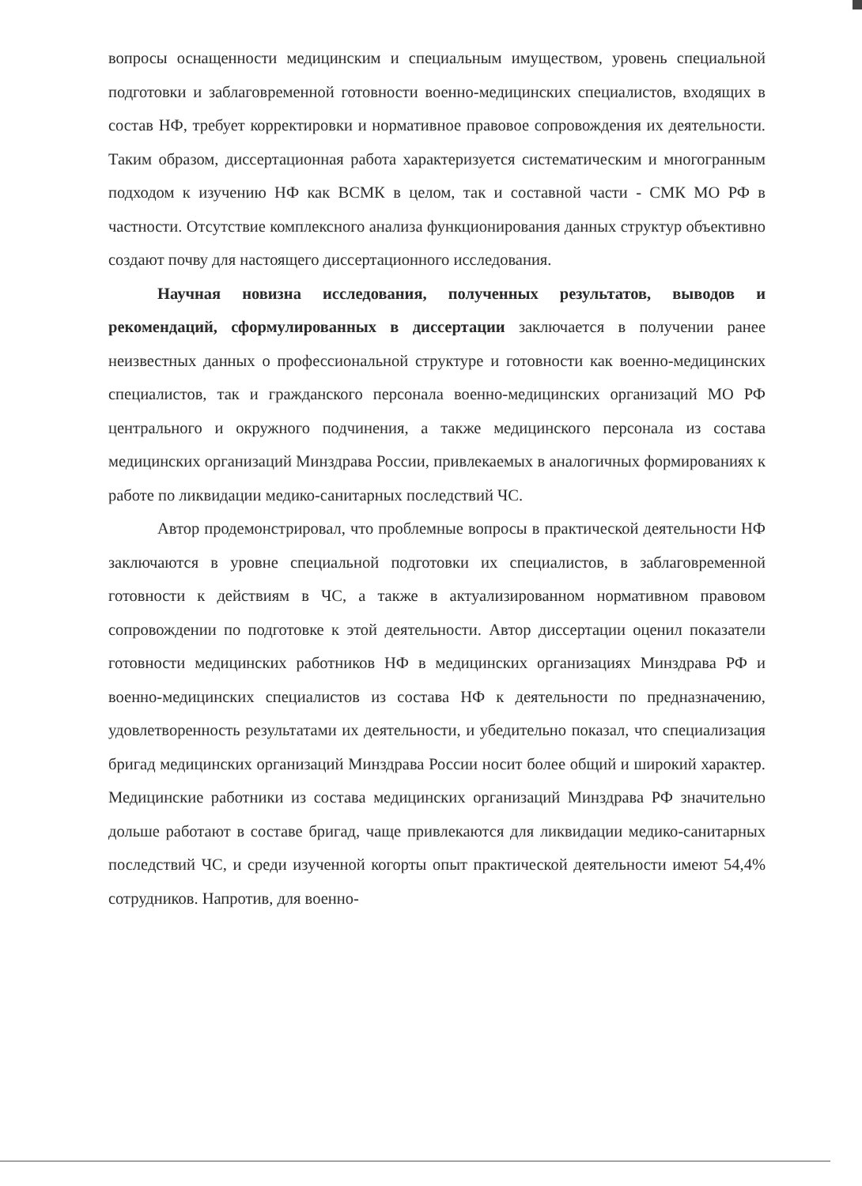вопросы оснащенности медицинским и специальным имуществом, уровень специальной подготовки и заблаговременной готовности военно-медицинских специалистов, входящих в состав НФ, требует корректировки и нормативное правовое сопровождения их деятельности. Таким образом, диссертационная работа характеризуется систематическим и многогранным подходом к изучению НФ как ВСМК в целом, так и составной части - СМК МО РФ в частности. Отсутствие комплексного анализа функционирования данных структур объективно создают почву для настоящего диссертационного исследования.
Научная новизна исследования, полученных результатов, выводов и рекомендаций, сформулированных в диссертации заключается в получении ранее неизвестных данных о профессиональной структуре и готовности как военно-медицинских специалистов, так и гражданского персонала военно-медицинских организаций МО РФ центрального и окружного подчинения, а также медицинского персонала из состава медицинских организаций Минздрава России, привлекаемых в аналогичных формированиях к работе по ликвидации медико-санитарных последствий ЧС.
Автор продемонстрировал, что проблемные вопросы в практической деятельности НФ заключаются в уровне специальной подготовки их специалистов, в заблаговременной готовности к действиям в ЧС, а также в актуализированном нормативном правовом сопровождении по подготовке к этой деятельности. Автор диссертации оценил показатели готовности медицинских работников НФ в медицинских организациях Минздрава РФ и военно-медицинских специалистов из состава НФ к деятельности по предназначению, удовлетворенность результатами их деятельности, и убедительно показал, что специализация бригад медицинских организаций Минздрава России носит более общий и широкий характер. Медицинские работники из состава медицинских организаций Минздрава РФ значительно дольше работают в составе бригад, чаще привлекаются для ликвидации медико-санитарных последствий ЧС, и среди изученной когорты опыт практической деятельности имеют 54,4% сотрудников. Напротив, для военно-